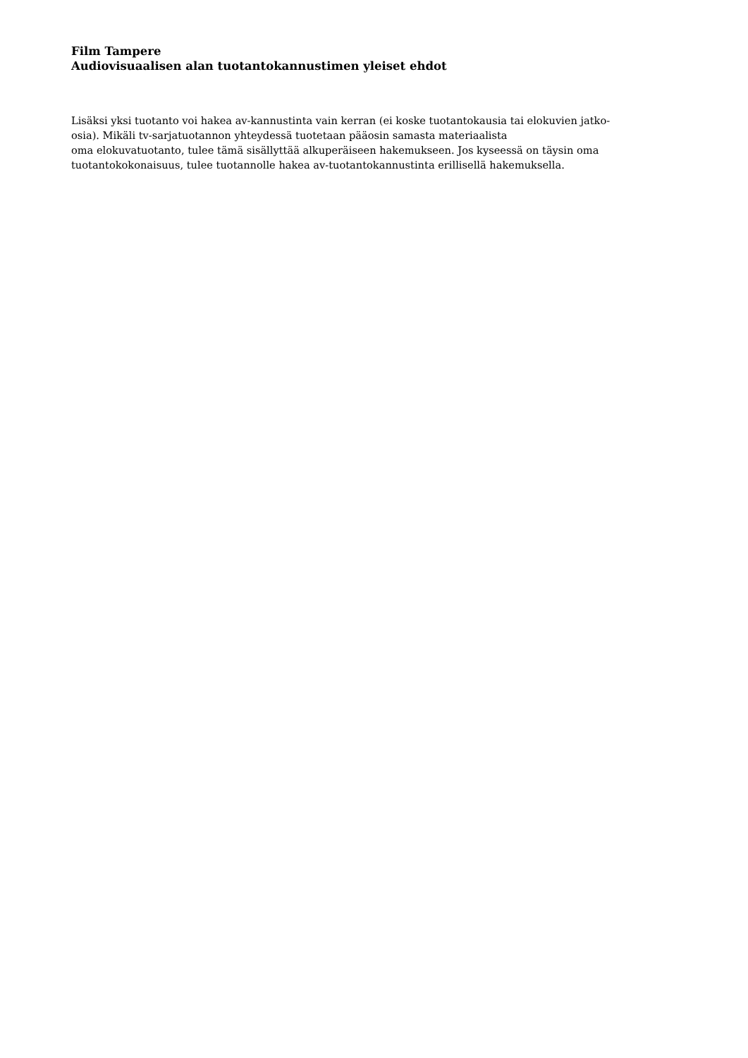Film Tampere
Audiovisuaalisen alan tuotantokannustimen yleiset ehdot
Lisäksi yksi tuotanto voi hakea av-kannustinta vain kerran (ei koske tuotantokausia tai elokuvien jatko-
osia). Mikäli tv-sarjatuotannon yhteydessä tuotetaan pääosin samasta materiaalista
oma elokuvatuotanto, tulee tämä sisällyttää alkuperäiseen hakemukseen. Jos kyseessä on täysin oma
tuotantokokonaisuus, tulee tuotannolle hakea av-tuotantokannustinta erillisellä hakemuksella.